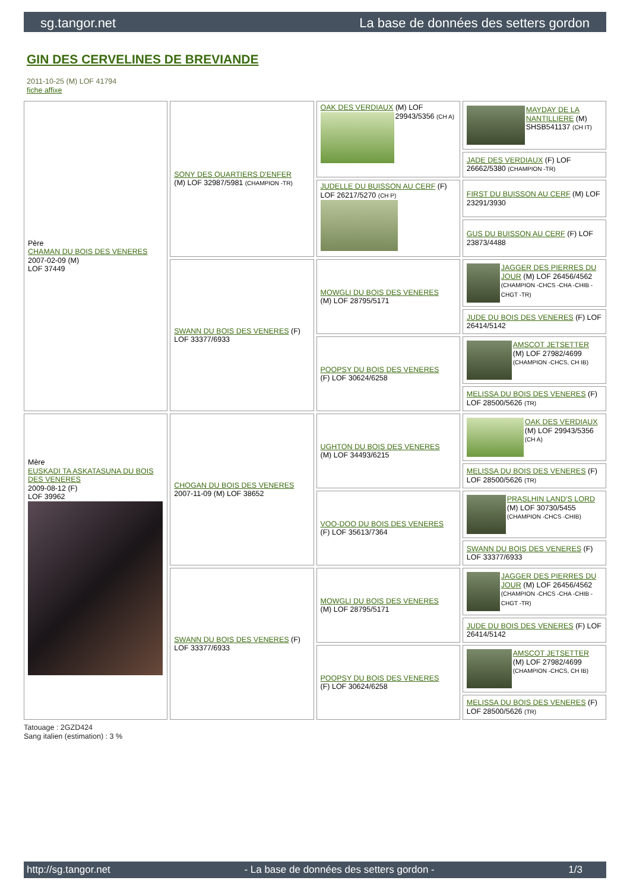sg.tangor.net La base de données des setters gordon
GIN DES CERVELINES DE BREVIANDE
2011-10-25 (M) LOF 41794
fiche affixe
| Père CHAMAN DU BOIS DES VENERES 2007-02-09 (M) LOF 37449 | SONY DES QUARTIERS D'ENFER (M) LOF 32987/5981 (CHAMPION -TR) | OAK DES VERDIAUX (M) LOF 29943/5356 (CH A) | MAYDAY DE LA NANTILLIERE (M) SHSB541137 (CH IT) |
| | | | JADE DES VERDIAUX (F) LOF 26662/5380 (CHAMPION -TR) |
| | | JUDELLE DU BUISSON AU CERF (F) LOF 26217/5270 (CH P) | FIRST DU BUISSON AU CERF (M) LOF 23291/3930 |
| | | | GUS DU BUISSON AU CERF (F) LOF 23873/4488 |
| | SWANN DU BOIS DES VENERES (F) LOF 33377/6933 | MOWGLI DU BOIS DES VENERES (M) LOF 28795/5171 | JAGGER DES PIERRES DU JOUR (M) LOF 26456/4562 (CHAMPION -CHCS -CHA -CHIB -CHGT -TR) |
| | | | JUDE DU BOIS DES VENERES (F) LOF 26414/5142 |
| | | POOPSY DU BOIS DES VENERES (F) LOF 30624/6258 | AMSCOT JETSETTER (M) LOF 27982/4699 (CHAMPION -CHCS, CH IB) |
| | | | MELISSA DU BOIS DES VENERES (F) LOF 28500/5626 (TR) |
| Mère EUSKADI TA ASKATASUNA DU BOIS DES VENERES 2009-08-12 (F) LOF 39962 | CHOGAN DU BOIS DES VENERES 2007-11-09 (M) LOF 38652 | UGHTON DU BOIS DES VENERES (M) LOF 34493/6215 | OAK DES VERDIAUX (M) LOF 29943/5356 (CH A) |
| | | | MELISSA DU BOIS DES VENERES (F) LOF 28500/5626 (TR) |
| | | VOO-DOO DU BOIS DES VENERES (F) LOF 35613/7364 | PRASLHIN LAND'S LORD (M) LOF 30730/5455 (CHAMPION -CHCS -CHIB) |
| | | | SWANN DU BOIS DES VENERES (F) LOF 33377/6933 |
| | SWANN DU BOIS DES VENERES (F) LOF 33377/6933 | MOWGLI DU BOIS DES VENERES (M) LOF 28795/5171 | JAGGER DES PIERRES DU JOUR (M) LOF 26456/4562 (CHAMPION -CHCS -CHA -CHIB -CHGT -TR) |
| | | | JUDE DU BOIS DES VENERES (F) LOF 26414/5142 |
| | | POOPSY DU BOIS DES VENERES (F) LOF 30624/6258 | AMSCOT JETSETTER (M) LOF 27982/4699 (CHAMPION -CHCS, CH IB) |
| | | | MELISSA DU BOIS DES VENERES (F) LOF 28500/5626 (TR) |
Tatouage : 2GZD424
Sang italien (estimation) : 3 %
http://sg.tangor.net - La base de données des setters gordon - 1/3